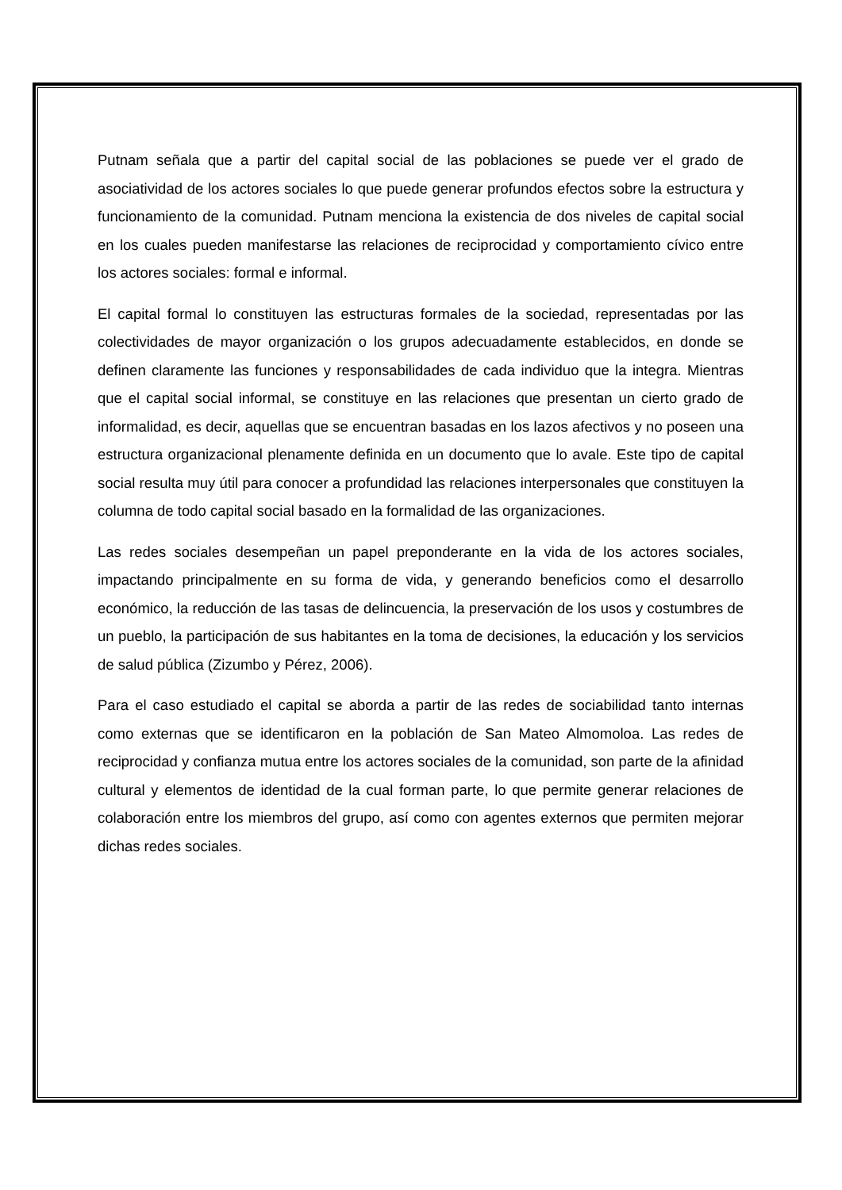Putnam señala que a partir del capital social de las poblaciones se puede ver el grado de asociatividad de los actores sociales lo que puede generar profundos efectos sobre la estructura y funcionamiento de la comunidad. Putnam menciona la existencia de dos niveles de capital social en los cuales pueden manifestarse las relaciones de reciprocidad y comportamiento cívico entre los actores sociales: formal e informal.
El capital formal lo constituyen las estructuras formales de la sociedad, representadas por las colectividades de mayor organización o los grupos adecuadamente establecidos, en donde se definen claramente las funciones y responsabilidades de cada individuo que la integra. Mientras que el capital social informal, se constituye en las relaciones que presentan un cierto grado de informalidad, es decir, aquellas que se encuentran basadas en los lazos afectivos y no poseen una estructura organizacional plenamente definida en un documento que lo avale. Este tipo de capital social resulta muy útil para conocer a profundidad las relaciones interpersonales que constituyen la columna de todo capital social basado en la formalidad de las organizaciones.
Las redes sociales desempeñan un papel preponderante en la vida de los actores sociales, impactando principalmente en su forma de vida, y generando beneficios como el desarrollo económico, la reducción de las tasas de delincuencia, la preservación de los usos y costumbres de un pueblo, la participación de sus habitantes en la toma de decisiones, la educación y los servicios de salud pública (Zizumbo y Pérez, 2006).
Para el caso estudiado el capital se aborda a partir de las redes de sociabilidad tanto internas como externas que se identificaron en la población de San Mateo Almomoloa. Las redes de reciprocidad y confianza mutua entre los actores sociales de la comunidad, son parte de la afinidad cultural y elementos de identidad de la cual forman parte, lo que permite generar relaciones de colaboración entre los miembros del grupo, así como con agentes externos que permiten mejorar dichas redes sociales.